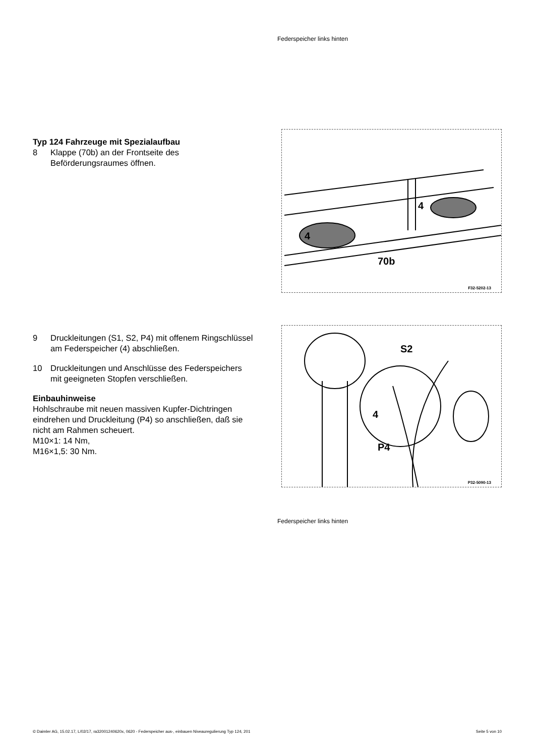Federspeicher links hinten
Typ 124 Fahrzeuge mit Spezialaufbau
8 Klappe (70b) an der Frontseite des Beförderungsraumes öffnen.
4
4
70b
F32-5202-13
9 Druckleitungen (S1, S2, P4) mit offenem Ringschlüssel am Federspeicher (4) abschließen.
10 Druckleitungen und Anschlüsse des Federspeichers mit geeigneten Stopfen verschließen.
Einbauhinweise
Hohlschraube mit neuen massiven Kupfer-Dichtringen eindrehen und Druckleitung (P4) so anschließen, daß sie nicht am Rahmen scheuert.
M10×1: 14 Nm,
M16×1,5: 30 Nm.
S2
4
P4
P32-5090-13
Federspeicher links hinten
© Daimler AG, 15.02.17, L/02/17, ra32001240620x, 0620 - Federspeicher aus-, einbauen Niveauregulierung Typ 124, 201 Seite 5 von 10